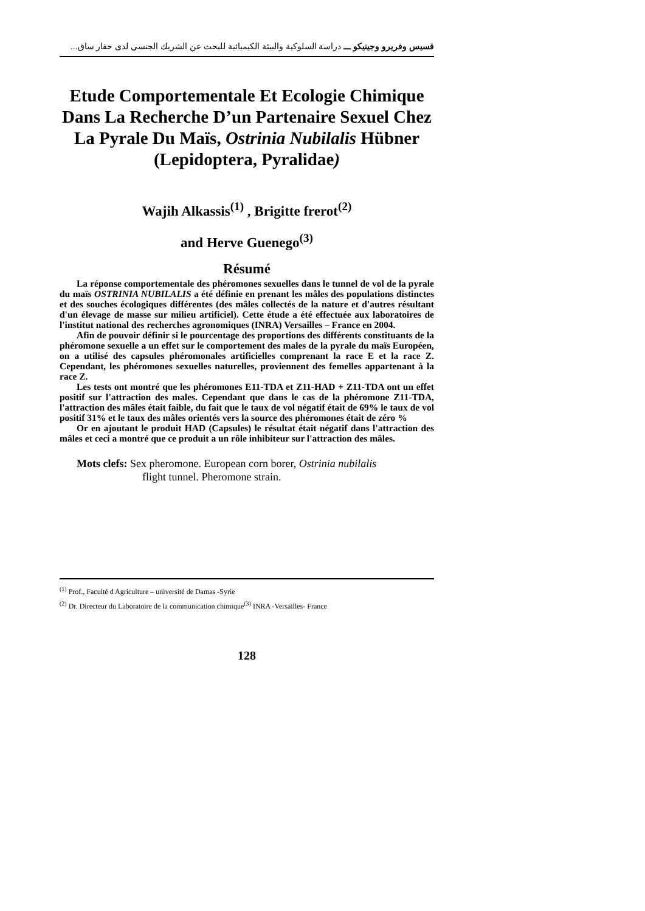قسيس وفريرو وجينيكو ـــ دراسة السلوكية والبيئة الكيميائية للبحث عن الشريك الجنسي لدى حفار ساق...
Etude Comportementale Et Ecologie Chimique Dans La Recherche D’un Partenaire Sexuel Chez La Pyrale Du Maïs, Ostrinia Nubilalis Hübner (Lepidoptera, Pyralidae)
Wajih Alkassis<sup>(1)</sup> , Brigitte frerot<sup>(2)</sup>
and Herve Guenego<sup>(3)</sup>
Résumé
La réponse comportementale des phéromones sexuelles dans le tunnel de vol de la pyrale du maïs OSTRINIA NUBILALIS a été définie en prenant les mâles des populations distinctes et des souches écologiques différentes (des mâles collectés de la nature et d'autres résultant d'un élevage de masse sur milieu artificiel). Cette étude a été effectuée aux laboratoires de l'institut national des recherches agronomiques (INRA) Versailles – France en 2004.
Afin de pouvoir définir si le pourcentage des proportions des différents constituants de la phéromone sexuelle a un effet sur le comportement des males de la pyrale du maïs Européen, on a utilisé des capsules phéromonales artificielles comprenant la race E et la race Z. Cependant, les phéromones sexuelles naturelles, proviennent des femelles appartenant à la race Z.
Les tests ont montré que les phéromones E11-TDA et Z11-HAD + Z11-TDA ont un effet positif sur l'attraction des males. Cependant que dans le cas de la phéromone Z11-TDA, l'attraction des mâles était faible, du fait que le taux de vol négatif était de 69% le taux de vol positif 31% et le taux des mâles orientés vers la source des phéromones était de zéro %
Or en ajoutant le produit HAD (Capsules) le résultat était négatif dans l'attraction des mâles et ceci a montré que ce produit a un rôle inhibiteur sur l'attraction des mâles.
Mots clefs: Sex pheromone. European corn borer, Ostrinia nubilalis
flight tunnel. Pheromone strain.
<sup>(1)</sup> Prof., Faculté d Agriculture – université de Damas -Syrie
<sup>(2)</sup> Dr. Directeur du Laboratoire de la communication chimique<sup>(3)</sup> INRA -Versailles- France
128